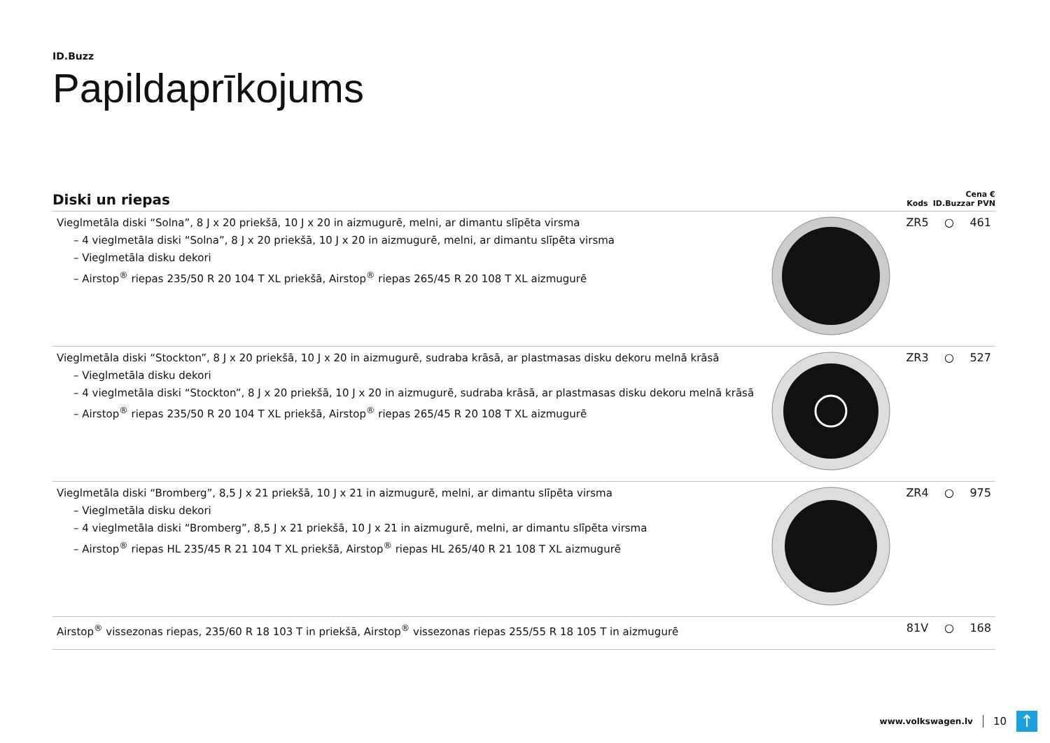ID.Buzz
Papildaprīkojums
| Diski un riepas | | Kods | ID.Buzz | Cena € ar PVN |
| --- | --- | --- | --- | --- |
| Vieglmetāla diski “Solna”, 8 J x 20 priekšā, 10 J x 20 in aizmugurē, melni, ar dimantu slīpēta virsma – 4 vieglmetāla diski “Solna”, 8 J x 20 priekšā, 10 J x 20 in aizmugurē, melni, ar dimantu slīpēta virsma – Vieglmetāla disku dekori – Airstop<sup>®</sup> riepas 235/50 R 20 104 T XL priekšā, Airstop<sup>®</sup> riepas 265/45 R 20 108 T XL aizmugurē | | ZR5 | ○ | 461 |
| Vieglmetāla diski “Stockton”, 8 J x 20 priekšā, 10 J x 20 in aizmugurē, sudraba krāsā, ar plastmasas disku dekoru melnā krāsā – Vieglmetāla disku dekori – 4 vieglmetāla diski “Stockton”, 8 J x 20 priekšā, 10 J x 20 in aizmugurē, sudraba krāsā, ar plastmasas disku dekoru melnā krāsā – Airstop<sup>®</sup> riepas 235/50 R 20 104 T XL priekšā, Airstop<sup>®</sup> riepas 265/45 R 20 108 T XL aizmugurē | | ZR3 | ○ | 527 |
| Vieglmetāla diski “Bromberg”, 8,5 J x 21 priekšā, 10 J x 21 in aizmugurē, melni, ar dimantu slīpēta virsma – Vieglmetāla disku dekori – 4 vieglmetāla diski “Bromberg”, 8,5 J x 21 priekšā, 10 J x 21 in aizmugurē, melni, ar dimantu slīpēta virsma – Airstop<sup>®</sup> riepas HL 235/45 R 21 104 T XL priekšā, Airstop<sup>®</sup> riepas HL 265/40 R 21 108 T XL aizmugurē | | ZR4 | ○ | 975 |
| Airstop<sup>®</sup> vissezonas riepas, 235/60 R 18 103 T in priekšā, Airstop<sup>®</sup> vissezonas riepas 255/55 R 18 105 T in aizmugurē | | 81V | ○ | 168 |
www.volkswagen.lv 10 ↑